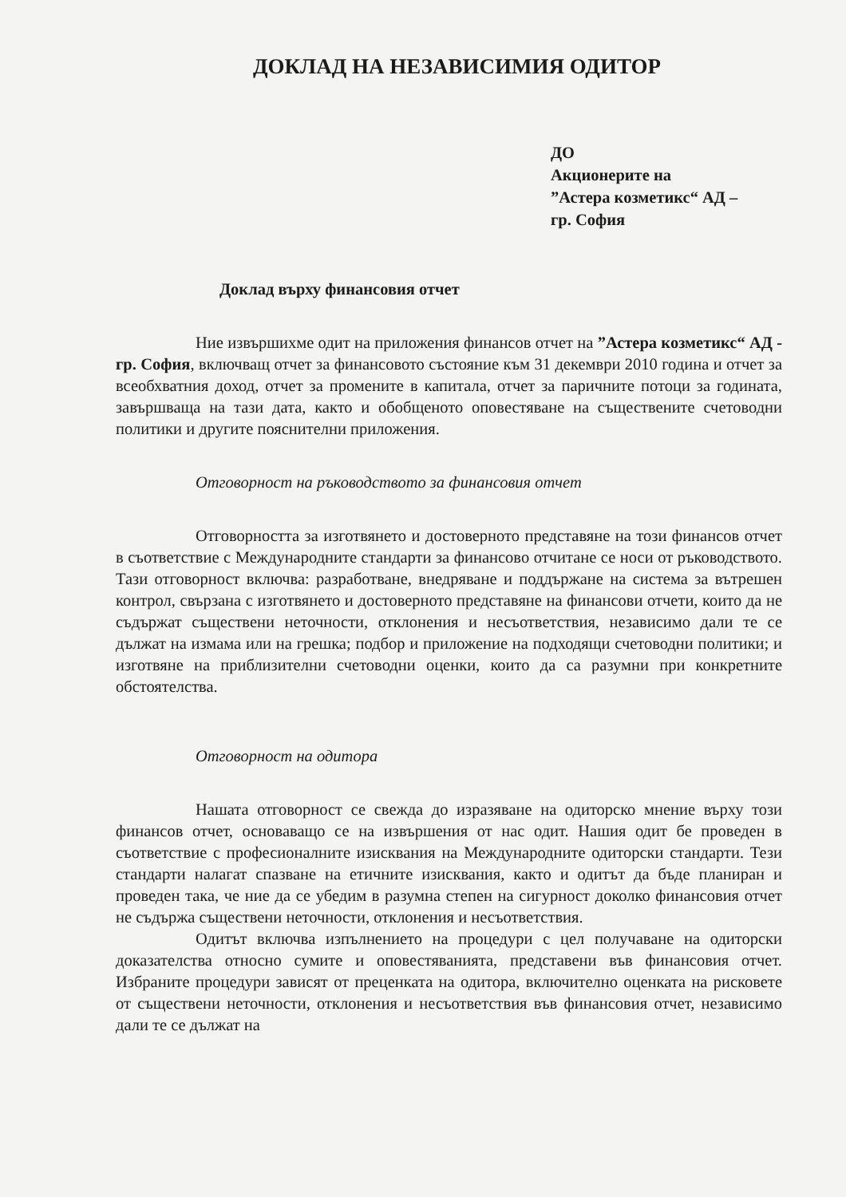ДОКЛАД НА НЕЗАВИСИМИЯ ОДИТОР
ДО
Акционерите на
”Астера козметикс“ АД –
гр. София
Доклад върху финансовия отчет
Ние извършихме одит на приложения финансов отчет на ”Астера козметикс“ АД - гр. София, включващ отчет за финансовото състояние към 31 декември 2010 година и отчет за всеобхватния доход, отчет за промените в капитала, отчет за паричните потоци за годината, завършваща на тази дата, както и обобщеното оповестяване на съществените счетоводни политики и другите пояснителни приложения.
Отговорност на ръководството за финансовия отчет
Отговорността за изготвянето и достоверното представяне на този финансов отчет в съответствие с Международните стандарти за финансово отчитане се носи от ръководството. Тази отговорност включва: разработване, внедряване и поддържане на система за вътрешен контрол, свързана с изготвянето и достоверното представяне на финансови отчети, които да не съдържат съществени неточности, отклонения и несъответствия, независимо дали те се дължат на измама или на грешка; подбор и приложение на подходящи счетоводни политики; и изготвяне на приблизителни счетоводни оценки, които да са разумни при конкретните обстоятелства.
Отговорност на одитора
Нашата отговорност се свежда до изразяване на одиторско мнение върху този финансов отчет, основаващо се на извършения от нас одит. Нашия одит бе проведен в съответствие с професионалните изисквания на Международните одиторски стандарти. Тези стандарти налагат спазване на етичните изисквания, както и одитът да бъде планиран и проведен така, че ние да се убедим в разумна степен на сигурност доколко финансовия отчет не съдържа съществени неточности, отклонения и несъответствия.
Одитът включва изпълнението на процедури с цел получаване на одиторски доказателства относно сумите и оповестяванията, представени във финансовия отчет. Избраните процедури зависят от преценката на одитора, включително оценката на рисковете от съществени неточности, отклонения и несъответствия във финансовия отчет, независимо дали те се дължат на